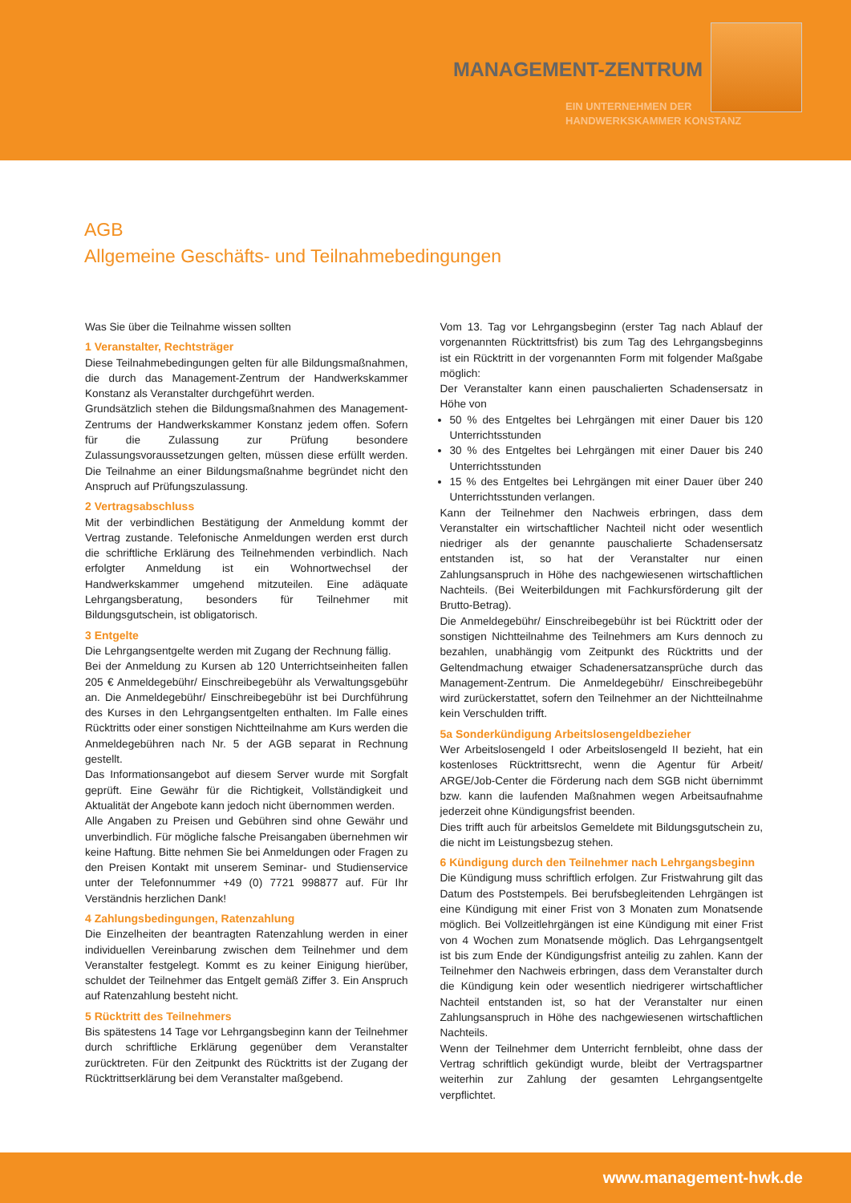MANAGEMENT-ZENTRUM
EIN UNTERNEHMEN DER
HANDWERKSKAMMER KONSTANZ
AGB
Allgemeine Geschäfts- und Teilnahmebedingungen
Was Sie über die Teilnahme wissen sollten
1 Veranstalter, Rechtsträger
Diese Teilnahmebedingungen gelten für alle Bildungsmaßnahmen, die durch das Management-Zentrum der Handwerkskammer Konstanz als Veranstalter durchgeführt werden.
Grundsätzlich stehen die Bildungsmaßnahmen des Management-Zentrums der Handwerkskammer Konstanz jedem offen. Sofern für die Zulassung zur Prüfung besondere Zulassungsvoraussetzungen gelten, müssen diese erfüllt werden. Die Teilnahme an einer Bildungsmaßnahme begründet nicht den Anspruch auf Prüfungszulassung.
2 Vertragsabschluss
Mit der verbindlichen Bestätigung der Anmeldung kommt der Vertrag zustande. Telefonische Anmeldungen werden erst durch die schriftliche Erklärung des Teilnehmenden verbindlich. Nach erfolgter Anmeldung ist ein Wohnortwechsel der Handwerkskammer umgehend mitzuteilen. Eine adäquate Lehrgangsberatung, besonders für Teilnehmer mit Bildungsgutschein, ist obligatorisch.
3 Entgelte
Die Lehrgangsentgelte werden mit Zugang der Rechnung fällig.
Bei der Anmeldung zu Kursen ab 120 Unterrichtseinheiten fallen 205 € Anmeldegebühr/ Einschreibegebühr als Verwaltungsgebühr an. Die Anmeldegebühr/ Einschreibegebühr ist bei Durchführung des Kurses in den Lehrgangsentgelten enthalten. Im Falle eines Rücktritts oder einer sonstigen Nichtteilnahme am Kurs werden die Anmeldegebühren nach Nr. 5 der AGB separat in Rechnung gestellt.
Das Informationsangebot auf diesem Server wurde mit Sorgfalt geprüft. Eine Gewähr für die Richtigkeit, Vollständigkeit und Aktualität der Angebote kann jedoch nicht übernommen werden.
Alle Angaben zu Preisen und Gebühren sind ohne Gewähr und unverbindlich. Für mögliche falsche Preisangaben übernehmen wir keine Haftung. Bitte nehmen Sie bei Anmeldungen oder Fragen zu den Preisen Kontakt mit unserem Seminar- und Studienservice unter der Telefonnummer +49 (0) 7721 998877 auf. Für Ihr Verständnis herzlichen Dank!
4 Zahlungsbedingungen, Ratenzahlung
Die Einzelheiten der beantragten Ratenzahlung werden in einer individuellen Vereinbarung zwischen dem Teilnehmer und dem Veranstalter festgelegt. Kommt es zu keiner Einigung hierüber, schuldet der Teilnehmer das Entgelt gemäß Ziffer 3. Ein Anspruch auf Ratenzahlung besteht nicht.
5 Rücktritt des Teilnehmers
Bis spätestens 14 Tage vor Lehrgangsbeginn kann der Teilnehmer durch schriftliche Erklärung gegenüber dem Veranstalter zurücktreten. Für den Zeitpunkt des Rücktritts ist der Zugang der Rücktrittserklärung bei dem Veranstalter maßgebend.
Vom 13. Tag vor Lehrgangsbeginn (erster Tag nach Ablauf der vorgenannten Rücktrittsfrist) bis zum Tag des Lehrgangsbeginns ist ein Rücktritt in der vorgenannten Form mit folgender Maßgabe möglich:
Der Veranstalter kann einen pauschalierten Schadensersatz in Höhe von
50 % des Entgeltes bei Lehrgängen mit einer Dauer bis 120 Unterrichtsstunden
30 % des Entgeltes bei Lehrgängen mit einer Dauer bis 240 Unterrichtsstunden
15 % des Entgeltes bei Lehrgängen mit einer Dauer über 240 Unterrichtsstunden verlangen.
Kann der Teilnehmer den Nachweis erbringen, dass dem Veranstalter ein wirtschaftlicher Nachteil nicht oder wesentlich niedriger als der genannte pauschalierte Schadensersatz entstanden ist, so hat der Veranstalter nur einen Zahlungsanspruch in Höhe des nachgewiesenen wirtschaftlichen Nachteils. (Bei Weiterbildungen mit Fachkursförderung gilt der Brutto-Betrag).
Die Anmeldegebühr/ Einschreibegebühr ist bei Rücktritt oder der sonstigen Nichtteilnahme des Teilnehmers am Kurs dennoch zu bezahlen, unabhängig vom Zeitpunkt des Rücktritts und der Geltendmachung etwaiger Schadenersatzansprüche durch das Management-Zentrum. Die Anmeldegebühr/ Einschreibegebühr wird zurückerstattet, sofern den Teilnehmer an der Nichtteilnahme kein Verschulden trifft.
5a Sonderkündigung Arbeitslosengeldbezieher
Wer Arbeitslosengeld I oder Arbeitslosengeld II bezieht, hat ein kostenloses Rücktrittsrecht, wenn die Agentur für Arbeit/ ARGE/Job-Center die Förderung nach dem SGB nicht übernimmt bzw. kann die laufenden Maßnahmen wegen Arbeitsaufnahme jederzeit ohne Kündigungsfrist beenden.
Dies trifft auch für arbeitslos Gemeldete mit Bildungsgutschein zu, die nicht im Leistungsbezug stehen.
6 Kündigung durch den Teilnehmer nach Lehrgangsbeginn
Die Kündigung muss schriftlich erfolgen. Zur Fristwahrung gilt das Datum des Poststempels. Bei berufsbegleitenden Lehrgängen ist eine Kündigung mit einer Frist von 3 Monaten zum Monatsende möglich. Bei Vollzeitlehrgängen ist eine Kündigung mit einer Frist von 4 Wochen zum Monatsende möglich. Das Lehrgangsentgelt ist bis zum Ende der Kündigungsfrist anteilig zu zahlen. Kann der Teilnehmer den Nachweis erbringen, dass dem Veranstalter durch die Kündigung kein oder wesentlich niedrigerer wirtschaftlicher Nachteil entstanden ist, so hat der Veranstalter nur einen Zahlungsanspruch in Höhe des nachgewiesenen wirtschaftlichen Nachteils.
Wenn der Teilnehmer dem Unterricht fernbleibt, ohne dass der Vertrag schriftlich gekündigt wurde, bleibt der Vertragspartner weiterhin zur Zahlung der gesamten Lehrgangsentgelte verpflichtet.
www.management-hwk.de